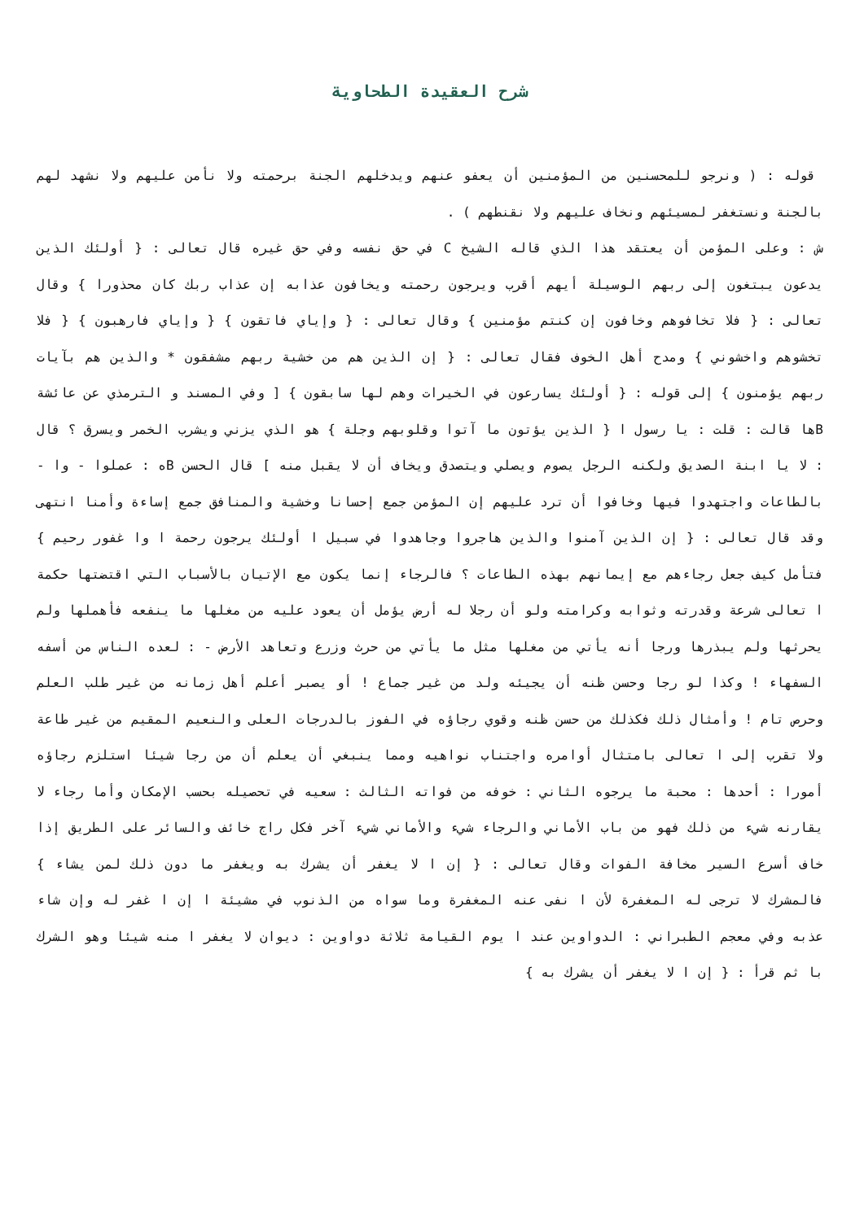شرح العقيدة الطحاوية
قوله : ( ونرجو للمحسنين من المؤمنين أن يعفو عنهم ويدخلهم الجنة برحمته ولا نأمن عليهم ولا نشهد لهم بالجنة ونستغفر لمسيئهم ونخاف عليهم ولا نقنطهم ) .
ش : وعلى المؤمن أن يعتقد هذا الذي قاله الشيخ C في حق نفسه وفي حق غيره قال تعالى : { أولئك الذين يدعون يبتغون إلى ربهم الوسيلة أيهم أقرب ويرجون رحمته ويخافون عذابه إن عذاب ربك كان محذورا } وقال تعالى : { فلا تخافوهم وخافون إن كنتم مؤمنين } وقال تعالى : { وإياي فاتقون } { وإياي فارهبون } { فلا تخشوهم واخشوني } ومدح أهل الخوف فقال تعالى : { إن الذين هم من خشية ربهم مشفقون * والذين هم بآيات ربهم يؤمنون } إلى قوله : { أولئك يسارعون في الخيرات وهم لها سابقون } [ وفي المسند و الترمذي عن عائشة Bها قالت : قلت : يا رسول ا { الذين يؤتون ما آتوا وقلوبهم وجلة } هو الذي يزني ويشرب الخمر ويسرق ؟ قال : لا يا ابنة الصديق ولكنه الرجل يصوم ويصلي ويتصدق ويخاف أن لا يقبل منه ] قال الحسن Bه : عملوا - وا - بالطاعات واجتهدوا فيها وخافوا أن ترد عليهم إن المؤمن جمع إحسانا وخشية والمنافق جمع إساءة وأمنا انتهى وقد قال تعالى : { إن الذين آمنوا والذين هاجروا وجاهدوا في سبيل ا أولئك يرجون رحمة ا وا غفور رحيم } فتأمل كيف جعل رجاءهم مع إيمانهم بهذه الطاعات ؟ فالرجاء إنما يكون مع الإتيان بالأسباب التي اقتضتها حكمة ا تعالى شرعة وقدرته وثوابه وكرامته ولو أن رجلا له أرض يؤمل أن يعود عليه من مغلها ما ينفعه فأهملها ولم يحرثها ولم يبذرها ورجا أنه يأتي من مغلها مثل ما يأتي من حرث وزرع وتعاهد الأرض - : لعده الناس من أسفه السفهاء ! وكذا لو رجا وحسن ظنه أن يجيئه ولد من غير جماع ! أو يصبر أعلم أهل زمانه من غير طلب العلم وحرص تام ! وأمثال ذلك فكذلك من حسن ظنه وقوي رجاؤه في الفوز بالدرجات العلى والنعيم المقيم من غير طاعة ولا تقرب إلى ا تعالى بامتثال أوامره واجتناب نواهيه ومما ينبغي أن يعلم أن من رجا شيئا استلزم رجاؤه أمورا : أحدها : محبة ما يرجوه الثاني : خوفه من فواته الثالث : سعيه في تحصيله بحسب الإمكان وأما رجاء لا يقارنه شيء من ذلك فهو من باب الأماني والرجاء شيء والأماني شيء آخر فكل راج خائف والسائر على الطريق إذا خاف أسرع السير مخافة الفوات وقال تعالى : { إن ا لا يغفر أن يشرك به ويغفر ما دون ذلك لمن يشاء } فالمشرك لا ترجى له المغفرة لأن ا نفى عنه المغفرة وما سواه من الذنوب في مشيئة ا إن ا غفر له وإن شاء عذبه وفي معجم الطبراني : الدواوين عند ا يوم القيامة ثلاثة دواوين : ديوان لا يغفر ا منه شيئا وهو الشرك با ثم قرأ : { إن ا لا يغفر أن يشرك به }